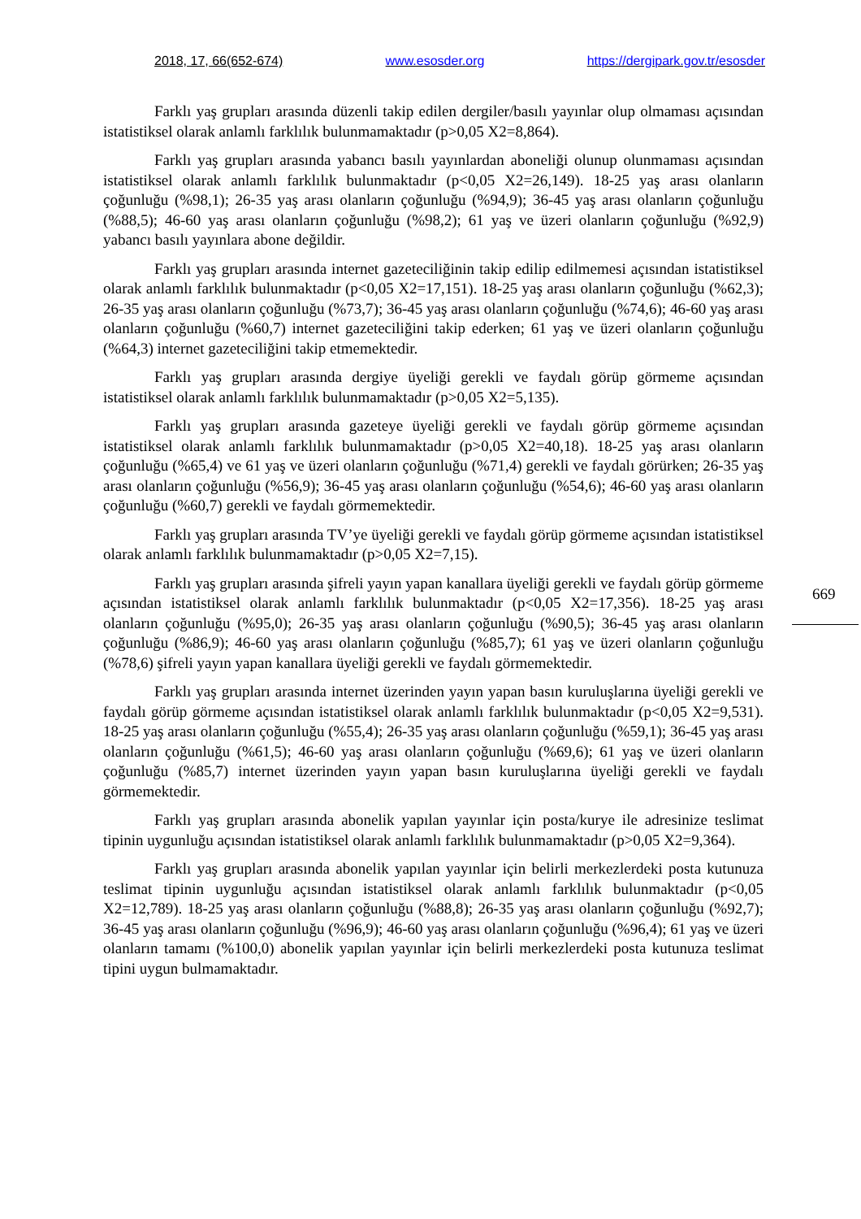2018, 17, 66(652-674) www.esosder.org https://dergipark.gov.tr/esosder
Farklı yaş grupları arasında düzenli takip edilen dergiler/basılı yayınlar olup olmaması açısından istatistiksel olarak anlamlı farklılık bulunmamaktadır (p>0,05 X2=8,864).
Farklı yaş grupları arasında yabancı basılı yayınlardan aboneliği olunup olunmaması açısından istatistiksel olarak anlamlı farklılık bulunmaktadır (p<0,05 X2=26,149). 18-25 yaş arası olanların çoğunluğu (%98,1); 26-35 yaş arası olanların çoğunluğu (%94,9); 36-45 yaş arası olanların çoğunluğu (%88,5); 46-60 yaş arası olanların çoğunluğu (%98,2); 61 yaş ve üzeri olanların çoğunluğu (%92,9) yabancı basılı yayınlara abone değildir.
Farklı yaş grupları arasında internet gazeteciliğinin takip edilip edilmemesi açısından istatistiksel olarak anlamlı farklılık bulunmaktadır (p<0,05 X2=17,151). 18-25 yaş arası olanların çoğunluğu (%62,3); 26-35 yaş arası olanların çoğunluğu (%73,7); 36-45 yaş arası olanların çoğunluğu (%74,6); 46-60 yaş arası olanların çoğunluğu (%60,7) internet gazeteciliğini takip ederken; 61 yaş ve üzeri olanların çoğunluğu (%64,3) internet gazeteciliğini takip etmemektedir.
Farklı yaş grupları arasında dergiye üyeliği gerekli ve faydalı görüp görmeme açısından istatistiksel olarak anlamlı farklılık bulunmamaktadır (p>0,05 X2=5,135).
Farklı yaş grupları arasında gazeteye üyeliği gerekli ve faydalı görüp görmeme açısından istatistiksel olarak anlamlı farklılık bulunmamaktadır (p>0,05 X2=40,18). 18-25 yaş arası olanların çoğunluğu (%65,4) ve 61 yaş ve üzeri olanların çoğunluğu (%71,4) gerekli ve faydalı görürken; 26-35 yaş arası olanların çoğunluğu (%56,9); 36-45 yaş arası olanların çoğunluğu (%54,6); 46-60 yaş arası olanların çoğunluğu (%60,7) gerekli ve faydalı görmemektedir.
Farklı yaş grupları arasında TV’ye üyeliği gerekli ve faydalı görüp görmeme açısından istatistiksel olarak anlamlı farklılık bulunmamaktadır (p>0,05 X2=7,15).
Farklı yaş grupları arasında şifreli yayın yapan kanallara üyeliği gerekli ve faydalı görüp görmeme açısından istatistiksel olarak anlamlı farklılık bulunmaktadır (p<0,05 X2=17,356). 18-25 yaş arası olanların çoğunluğu (%95,0); 26-35 yaş arası olanların çoğunluğu (%90,5); 36-45 yaş arası olanların çoğunluğu (%86,9); 46-60 yaş arası olanların çoğunluğu (%85,7); 61 yaş ve üzeri olanların çoğunluğu (%78,6) şifreli yayın yapan kanallara üyeliği gerekli ve faydalı görmemektedir.
Farklı yaş grupları arasında internet üzerinden yayın yapan basın kuruluşlarına üyeliği gerekli ve faydalı görüp görmeme açısından istatistiksel olarak anlamlı farklılık bulunmaktadır (p<0,05 X2=9,531). 18-25 yaş arası olanların çoğunluğu (%55,4); 26-35 yaş arası olanların çoğunluğu (%59,1); 36-45 yaş arası olanların çoğunluğu (%61,5); 46-60 yaş arası olanların çoğunluğu (%69,6); 61 yaş ve üzeri olanların çoğunluğu (%85,7) internet üzerinden yayın yapan basın kuruluşlarına üyeliği gerekli ve faydalı görmemektedir.
Farklı yaş grupları arasında abonelik yapılan yayınlar için posta/kurye ile adresinize teslimat tipinin uygunluğu açısından istatistiksel olarak anlamlı farklılık bulunmamaktadır (p>0,05 X2=9,364).
Farklı yaş grupları arasında abonelik yapılan yayınlar için belirli merkezlerdeki posta kutunuza teslimat tipinin uygunluğu açısından istatistiksel olarak anlamlı farklılık bulunmaktadır (p<0,05 X2=12,789). 18-25 yaş arası olanların çoğunluğu (%88,8); 26-35 yaş arası olanların çoğunluğu (%92,7); 36-45 yaş arası olanların çoğunluğu (%96,9); 46-60 yaş arası olanların çoğunluğu (%96,4); 61 yaş ve üzeri olanların tamamı (%100,0) abonelik yapılan yayınlar için belirli merkezlerdeki posta kutunuza teslimat tipini uygun bulmamaktadır.
669